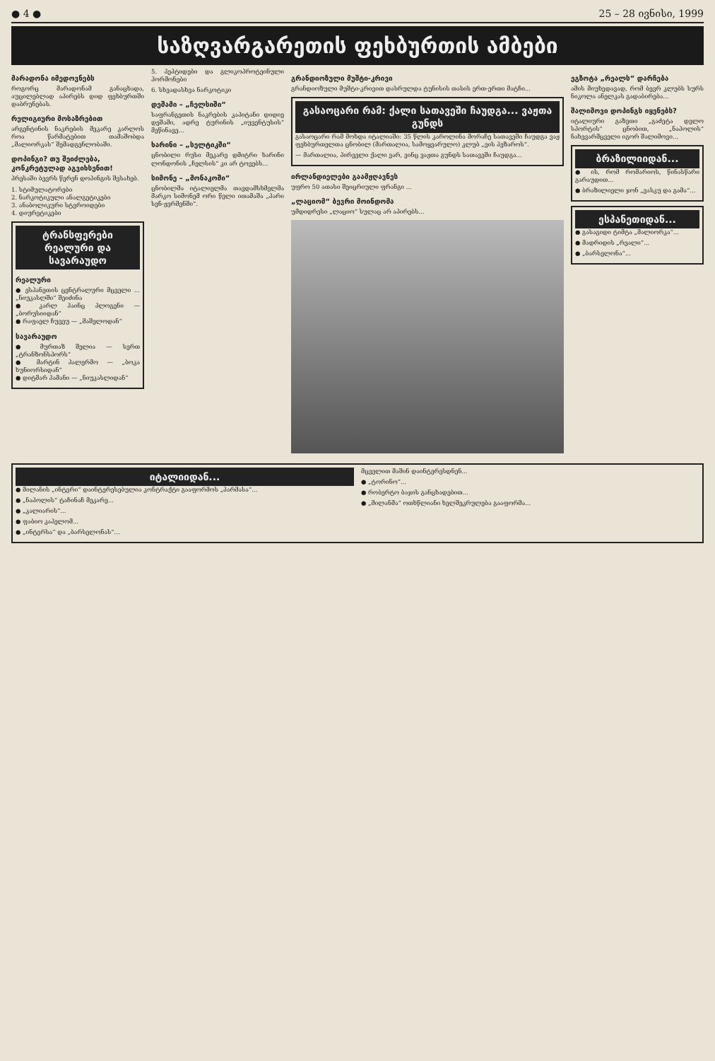● 4 ● 25 – 28 ივნისი, 1999
საზღვარგარეთის ფეხბურთის ამბები
მარადონა იმედოვნებს
როგორც მარადონამ განაცხადა, აუცილებლად აპირებს დიდ ფეხბურთში დაბრუნებას.
რელიგიური მოსაზრებით
არგენტინის ნაკრების მეკარე კარლოს როა წარმატებით თამაშობდა „მალიორკას“ შემადგენლობაში.
დოპინგი? თუ შეიძლება, კონკრეტულად აგვიხსენით!
პრესაში ბევრს წერენ დოპინგის შესახებ.
1. სტიმულატორები
2. ნარკოტიკული ანალგეტიკები
3. ანაბოლიკური სტეროიდები
4. დიურეტიკები
ტრანსფერები რეალური და სავარაუდო
რეალური
● ესპანეთის ცენტრალური მცველი ... „ნიუკასლში“ შეიძინა
● კარლ ჰაინც პლოგენი — „ბორუსიიდან“
● რაფაელ ჩუვეუ — „მაშელოდან“
სავარაუდო
● მურთაზ შელია — სერთ „ტრანზონსპორს“
● მარტინ პალერმო — „ბოკა ხუნიორსიდან“
● დიტმარ ჰამანი — „ნიუკასლიდან“
5. პეპტიდები და გლიკოპროტეინული ჰორმონები
6. სხვადასხვა ნარკოტიკი
დეშამი – „ჩელსიში“
საფრანგეთის ნაკრების კაპიტანი დიდიე დეშამი, ადრე ტურინის „იუვენტუსის“ მეწინავე...
ხარინი – „სელტიკში“
ცნობილი რუსი მეკარე დმიტრი ხარინი ლონდონის „ჩელსის“ კი არ ტოვებს...
სიმონე – „მონაკოში“
ცნობილმა იტალიელმა თავდამსხმელმა მარკო სიმონემ ორი წელი ითამაშა „პარი სენ-ჟერმენში“.
გრანდიოზული მუშტი-კრივი
გრანდიოზული მუშტი-კრივით დასრულდა ტუნისის თასის ერთ-ერთი მატჩი...
გასაოცარი რამ: ქალი სათავეში ჩაუდგა... ვაჟთა გუნდს
გასაოცარი რამ მოხდა იტალიაში: 35 წლის კაროლინა მორაჩე სათავეში ჩაუდგა ვაჟ ფეხბურთელთა ცნობილ (მართალია, სამოყვარულო) კლუბ „ვის პეზაროს“.
— მართალია, პირველი ქალი ვარ, ვინც ვაჟთა გუნდს სათავეში ჩაუდგა...
ირლანდიელები გაამჟღავნეს
უფრო 50 ათასი შეიცრიული ფრანგი ...
„ლაციომ“ ბევრი მოინდომა
უმდიდრესი „ლაციო“ სულაც არ აპირებს...
ეგზოტა „რეალს“ დარჩება
ამის მიუხედავად, რომ ბევრ კლუბს სურს ნიკოლა ანელკას გადაბირება...
შალიმოვი დოპინგს იყენებს?
იტალიური გაზეთი „გაძეტა დელო სპორტის“ ცნობით, „ნაპოლის“ ნახევარმცველი იგორ შალიმოვი...
ბრაზილიიდან...
● ის, რომ რომარიოს, წინასწარი გარაუდით...
● ბრაზილიელი ჯონ „ვასკუ და გამა“...
ესპანეთიდან...
● გასაგიდი ტიმტა „მალიორკა“...
● მადრიდის „რეალი“...
● „ბარსელონა“...
იტალიიდან...
● მილანის „ინტერი“ დაინტერესებულია კონტრაქტი გააფორმოს „პარმასა“...
● „ნაპოლის“ ტაჩინაჩ მეკარე...
● „კალიარის“...
● ფაბიო კაპელომ...
● „ინტერსა“ და „ბარსელონას“...
მცველით მაშინ დაინტერესდნენ...
● „ტორინო“...
● რობერტო ბაჯის განცხადებით...
● „მილანმა“ ოთხწლიანი ხელშეკრულება გააფორმა...